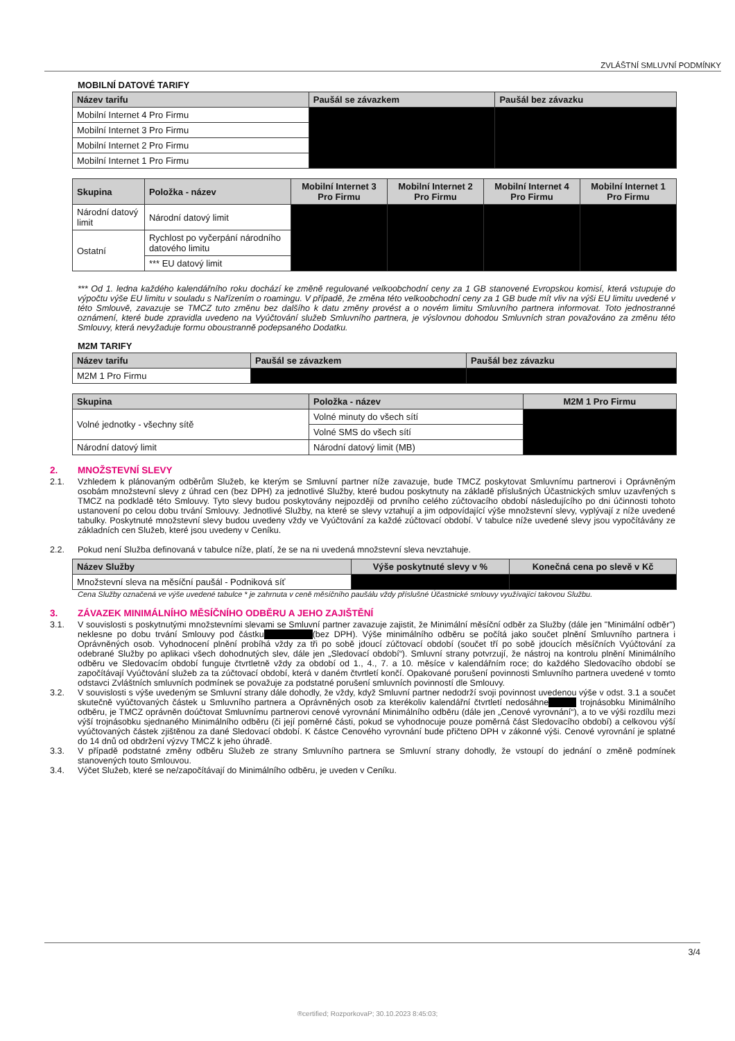ZVLÁŠTNÍ SMLUVNÍ PODMÍNKY
MOBILNÍ DATOVÉ TARIFY
| Název tarifu | Paušál se závazkem | Paušál bez závazku |
| --- | --- | --- |
| Mobilní Internet 4 Pro Firmu | | |
| Mobilní Internet 3 Pro Firmu | | |
| Mobilní Internet 2 Pro Firmu | | |
| Mobilní Internet 1 Pro Firmu | | |
| Skupina | Položka - název | Mobilní Internet 3 Pro Firmu | Mobilní Internet 2 Pro Firmu | Mobilní Internet 4 Pro Firmu | Mobilní Internet 1 Pro Firmu |
| --- | --- | --- | --- | --- | --- |
| Národní datový limit | Národní datový limit | | | | |
| Ostatní | Rychlost po vyčerpání národního datového limitu | | | | |
| | *** EU datový limit | | | | |
*** Od 1. ledna každého kalendářního roku dochází ke změně regulované velkoobchodní ceny za 1 GB stanovené Evropskou komisí, která vstupuje do výpočtu výše EU limitu v souladu s Nařízením o roamingu. V případě, že změna této velkoobchodní ceny za 1 GB bude mít vliv na výši EU limitu uvedené v této Smlouvě, zavazuje se TMCZ tuto změnu bez dalšího k datu změny provést a o novém limitu Smluvního partnera informovat. Toto jednostranné oznámení, které bude zpravidla uvedeno na Vyúčtování služeb Smluvního partnera, je výslovnou dohodou Smluvních stran považováno za změnu této Smlouvy, která nevyžaduje formu oboustranně podepsaného Dodatku.
M2M TARIFY
| Název tarifu | Paušál se závazkem | Paušál bez závazku |
| --- | --- | --- |
| M2M 1 Pro Firmu | | |
| Skupina | Položka - název | M2M 1 Pro Firmu |
| --- | --- | --- |
| Volné jednotky - všechny sítě | Volné minuty do všech sítí | |
| | Volné SMS do všech sítí | |
| Národní datový limit | Národní datový limit (MB) | |
2. MNOŽSTEVNÍ SLEVY
2.1. Vzhledem k plánovaným odběrům Služeb, ke kterým se Smluvní partner níže zavazuje, bude TMCZ poskytovat Smluvnímu partnerovi i Oprávněným osobám množstevní slevy z úhrad cen (bez DPH) za jednotlivé Služby, které budou poskytnuty na základě příslušných Účastnických smluv uzavřených s TMCZ na podkladě této Smlouvy. Tyto slevy budou poskytovány nejpozději od prvního celého zúčtovacího období následujícího po dni účinnosti tohoto ustanovení po celou dobu trvání Smlouvy. Jednotlivé Služby, na které se slevy vztahují a jim odpovídající výše množstevní slevy, vyplývají z níže uvedené tabulky. Poskytnuté množstevní slevy budou uvedeny vždy ve Vyúčtování za každé zúčtovací období. V tabulce níže uvedené slevy jsou vypočítávány ze základních cen Služeb, které jsou uvedeny v Ceníku.
2.2. Pokud není Služba definovaná v tabulce níže, platí, že se na ni uvedená množstevní sleva nevztahuje.
| Název Služby | Výše poskytnuté slevy v % | Konečná cena po slevě v Kč |
| --- | --- | --- |
| Množstevní sleva na měsíční paušál - Podniková síť | | |
Cena Služby označená ve výše uvedené tabulce * je zahrnuta v ceně měsíčního paušálu vždy příslušné Účastnické smlouvy využívající takovou Službu.
3. ZÁVAZEK MINIMÁLNÍHO MĚSÍČNÍHO ODBĚRU A JEHO ZAJIŠTĚNÍ
3.1. V souvislosti s poskytnutými množstevními slevami se Smluvní partner zavazuje zajistit, že Minimální měsíční odběr za Služby (dále jen "Minimální odběr") neklesne po dobu trvání Smlouvy pod částku (bez DPH). Výše minimálního odběru se počítá jako součet plnění Smluvního partnera i Oprávněných osob. Vyhodnocení plnění probíhá vždy za tři po sobě jdoucí zúčtovací období (součet tří po sobě jdoucích měsíčních Vyúčtování za odebrané Služby po aplikaci všech dohodnutých slev, dále jen „Sledovací období“). Smluvní strany potvrzují, že nástroj na kontrolu plnění Minimálního odběru ve Sledovacím období funguje čtvrtletně vždy za období od 1., 4., 7. a 10. měsíce v kalendářním roce; do každého Sledovacího období se započítávají Vyúčtování služeb za ta zúčtovací období, která v daném čtvrtletí končí. Opakované porušení povinnosti Smluvního partnera uvedené v tomto odstavci Zvláštních smluvních podmínek se považuje za podstatné porušení smluvních povinností dle Smlouvy.
3.2. V souvislosti s výše uvedeným se Smluvní strany dále dohodly, že vždy, když Smluvní partner nedodrží svoji povinnost uvedenou výše v odst. 3.1 a součet skutečně vyúčtovaných částek u Smluvního partnera a Oprávněných osob za kterékoliv kalendářní čtvrtletí nedosáhne trojnásobku Minimálního odběru, je TMCZ oprávněn doúčtovat Smluvnímu partnerovi cenové vyrovnání Minimálního odběru (dále jen „Cenové vyrovnání“), a to ve výši rozdílu mezi výší trojnásobku sjednaného Minimálního odběru (či její poměrné části, pokud se vyhodnocuje pouze poměrná část Sledovacího období) a celkovou výší vyúčtovaných částek zjištěnou za dané Sledovací období. K částce Cenového vyrovnání bude přičteno DPH v zákonné výši. Cenové vyrovnání je splatné do 14 dnů od obdržení výzvy TMCZ k jeho úhradě.
3.3. V případě podstatné změny odběru Služeb ze strany Smluvního partnera se Smluvní strany dohodly, že vstoupí do jednání o změně podmínek stanovených touto Smlouvou.
3.4. Výčet Služeb, které se ne/započítávají do Minimálního odběru, je uveden v Ceníku.
3/4
®certified; RozporkovaP; 30.10.2023 8:45:03;